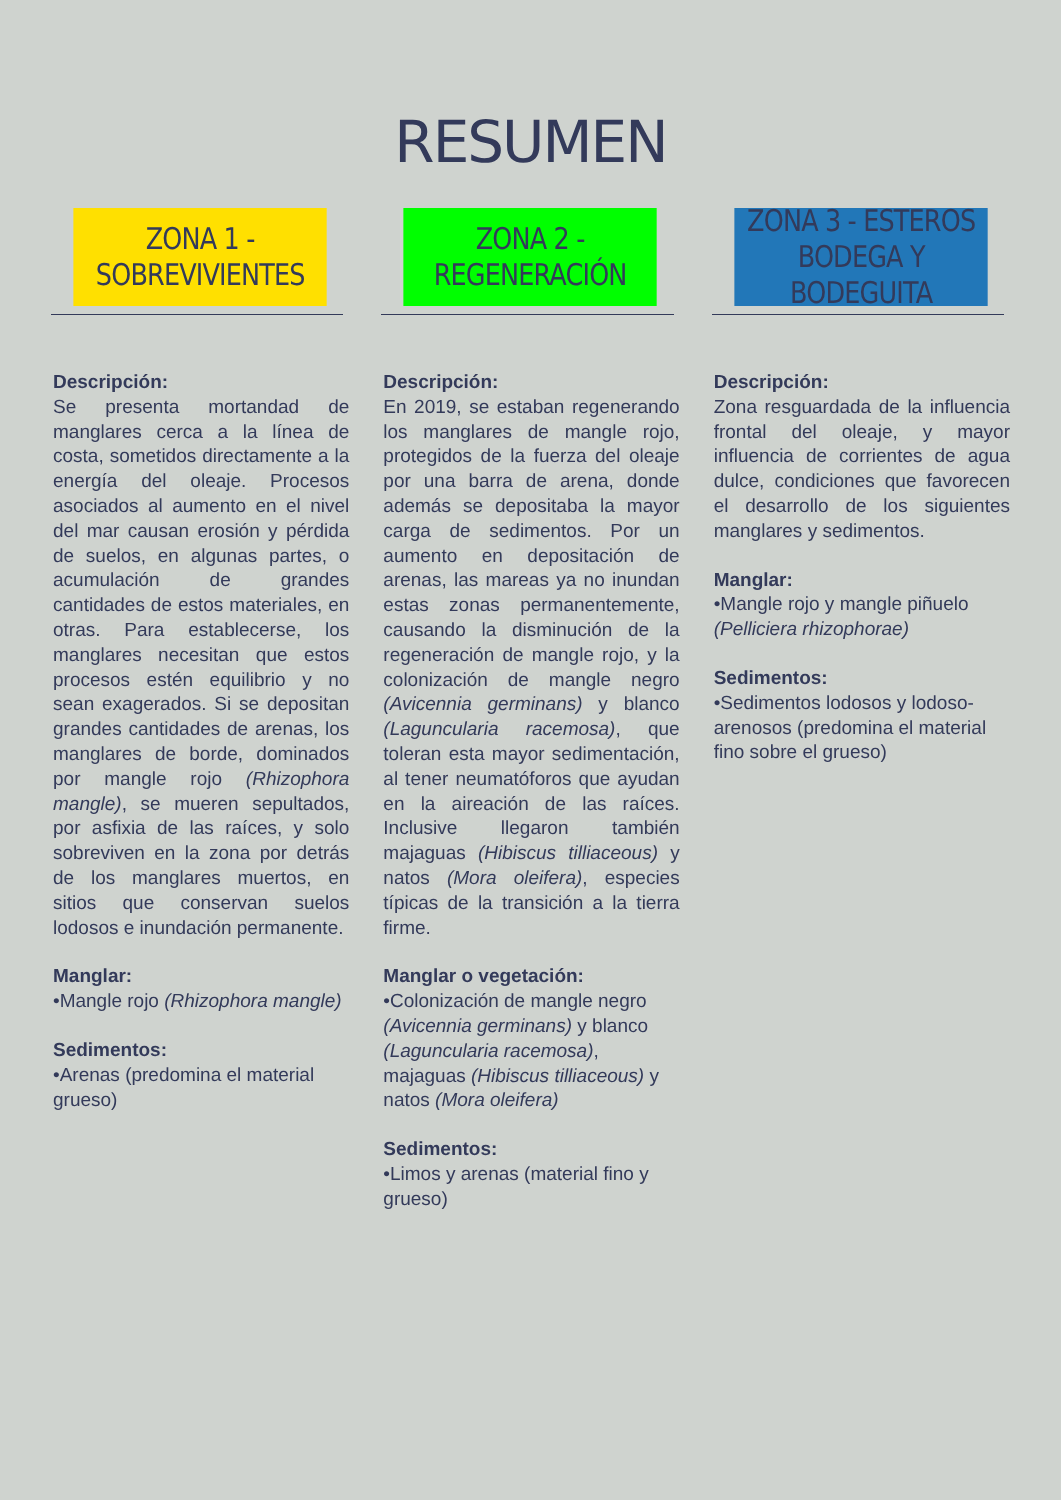RESUMEN
ZONA 1 - SOBREVIVIENTES
Descripción:
Se presenta mortandad de manglares cerca a la línea de costa, sometidos directamente a la energía del oleaje. Procesos asociados al aumento en el nivel del mar causan erosión y pérdida de suelos, en algunas partes, o acumulación de grandes cantidades de estos materiales, en otras. Para establecerse, los manglares necesitan que estos procesos estén equilibrio y no sean exagerados. Si se depositan grandes cantidades de arenas, los manglares de borde, dominados por mangle rojo (Rhizophora mangle), se mueren sepultados, por asfixia de las raíces, y solo sobreviven en la zona por detrás de los manglares muertos, en sitios que conservan suelos lodosos e inundación permanente.
Manglar:
•Mangle rojo (Rhizophora mangle)
Sedimentos:
•Arenas (predomina el material grueso)
ZONA 2 - REGENERACIÓN
Descripción:
En 2019, se estaban regenerando los manglares de mangle rojo, protegidos de la fuerza del oleaje por una barra de arena, donde además se depositaba la mayor carga de sedimentos. Por un aumento en depositación de arenas, las mareas ya no inundan estas zonas permanentemente, causando la disminución de la regeneración de mangle rojo, y la colonización de mangle negro (Avicennia germinans) y blanco (Laguncularia racemosa), que toleran esta mayor sedimentación, al tener neumatóforos que ayudan en la aireación de las raíces. Inclusive llegaron también majaguas (Hibiscus tilliaceous) y natos (Mora oleifera), especies típicas de la transición a la tierra firme.
Manglar o vegetación:
•Colonización de mangle negro (Avicennia germinans) y blanco (Laguncularia racemosa), majaguas (Hibiscus tilliaceous) y natos (Mora oleifera)
Sedimentos:
•Limos y arenas (material fino y grueso)
ZONA 3 - ESTEROS BODEGA Y BODEGUITA
Descripción:
Zona resguardada de la influencia frontal del oleaje, y mayor influencia de corrientes de agua dulce, condiciones que favorecen el desarrollo de los siguientes manglares y sedimentos.
Manglar:
•Mangle rojo y mangle piñuelo (Pelliciera rhizophorae)
Sedimentos:
•Sedimentos lodosos y lodoso-arenosos (predomina el material fino sobre el grueso)